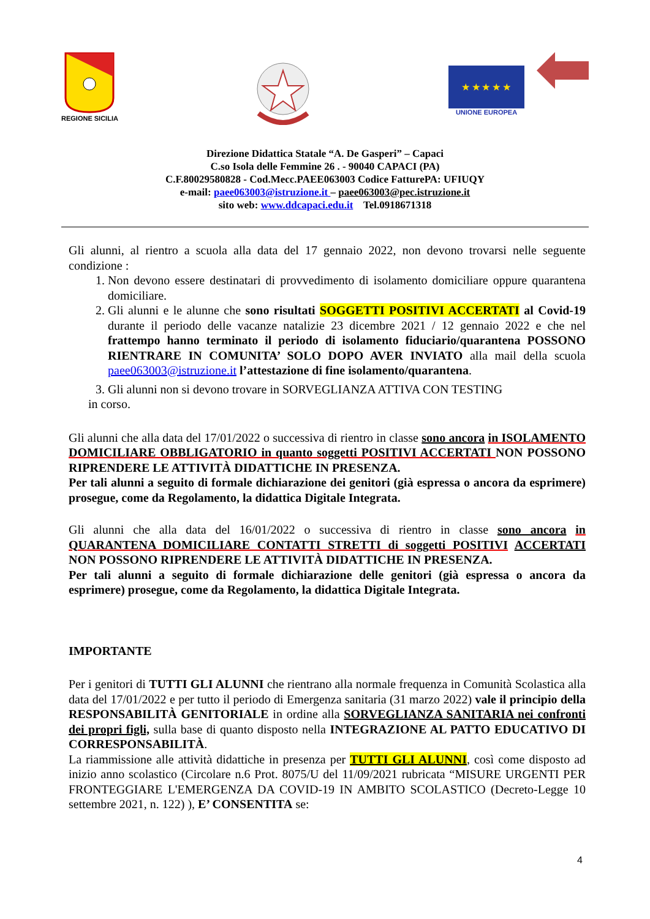REGIONE SICILIA
★ ★ ★ ★ ★
UNIONE EUROPEA
Direzione Didattica Statale “A. De Gasperi” – Capaci
C.so Isola delle Femmine 26 . - 90040 CAPACI (PA)
C.F.80029580828 - Cod.Mecc.PAEE063003 Codice FatturePA: UFIUQY
e-mail: paee063003@istruzione.it – paee063003@pec.istruzione.it
sito web: www.ddcapaci.edu.it Tel.0918671318
Gli alunni, al rientro a scuola alla data del 17 gennaio 2022, non devono trovarsi nelle seguente condizione :
1. Non devono essere destinatari di provvedimento di isolamento domiciliare oppure quarantena domiciliare.
2. Gli alunni e le alunne che sono risultati SOGGETTI POSITIVI ACCERTATI al Covid-19 durante il periodo delle vacanze natalizie 23 dicembre 2021 / 12 gennaio 2022 e che nel frattempo hanno terminato il periodo di isolamento fiduciario/quarantena POSSONO RIENTRARE IN COMUNITA’ SOLO DOPO AVER INVIATO alla mail della scuola paee063003@istruzione.it l’attestazione di fine isolamento/quarantena.
3. Gli alunni non si devono trovare in SORVEGLIANZA ATTIVA CON TESTING
in corso.
Gli alunni che alla data del 17/01/2022 o successiva di rientro in classe sono ancora in ISOLAMENTO DOMICILIARE OBBLIGATORIO in quanto soggetti POSITIVI ACCERTATI NON POSSONO RIPRENDERE LE ATTIVITÀ DIDATTICHE IN PRESENZA.
Per tali alunni a seguito di formale dichiarazione dei genitori (già espressa o ancora da esprimere) prosegue, come da Regolamento, la didattica Digitale Integrata.
Gli alunni che alla data del 16/01/2022 o successiva di rientro in classe sono ancora in QUARANTENA DOMICILIARE CONTATTI STRETTI di soggetti POSITIVI ACCERTATI NON POSSONO RIPRENDERE LE ATTIVITÀ DIDATTICHE IN PRESENZA.
Per tali alunni a seguito di formale dichiarazione delle genitori (già espressa o ancora da esprimere) prosegue, come da Regolamento, la didattica Digitale Integrata.
IMPORTANTE
Per i genitori di TUTTI GLI ALUNNI che rientrano alla normale frequenza in Comunità Scolastica alla data del 17/01/2022 e per tutto il periodo di Emergenza sanitaria (31 marzo 2022) vale il principio della RESPONSABILITÀ GENITORIALE in ordine alla SORVEGLIANZA SANITARIA nei confronti dei propri figli, sulla base di quanto disposto nella INTEGRAZIONE AL PATTO EDUCATIVO DI CORRESPONSABILITÀ.
La riammissione alle attività didattiche in presenza per TUTTI GLI ALUNNI, così come disposto ad inizio anno scolastico (Circolare n.6 Prot. 8075/U del 11/09/2021 rubricata “MISURE URGENTI PER FRONTEGGIARE L'EMERGENZA DA COVID-19 IN AMBITO SCOLASTICO (Decreto-Legge 10 settembre 2021, n. 122) ), E’ CONSENTITA se:
4